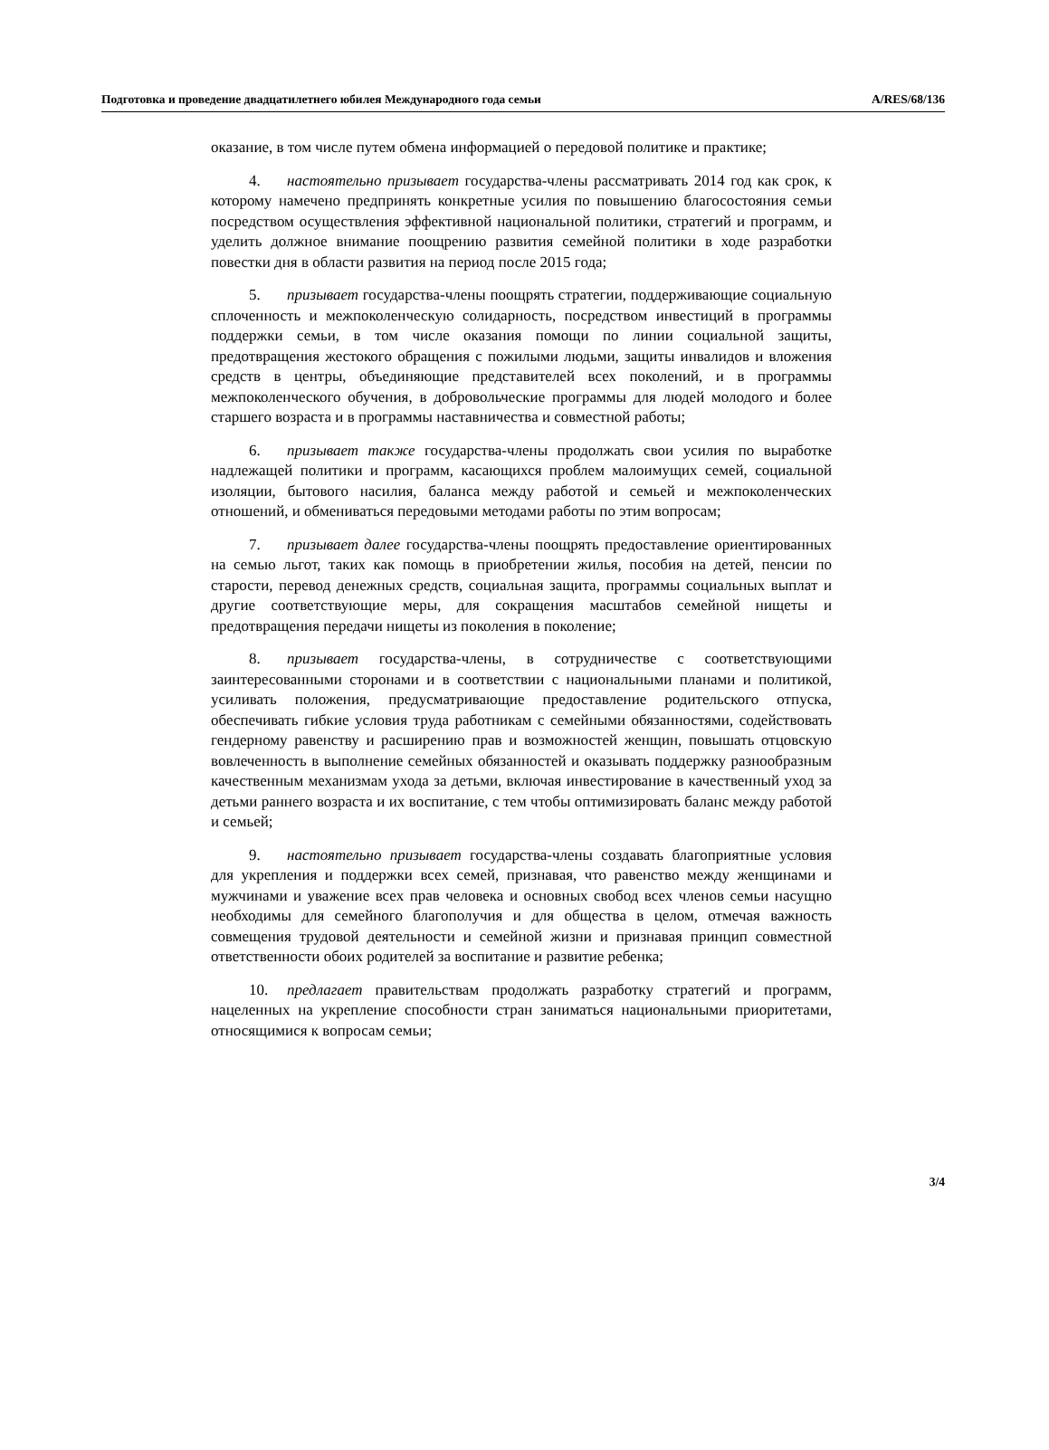Подготовка и проведение двадцатилетнего юбилея Международного года семьи A/RES/68/136
оказание, в том числе путем обмена информацией о передовой политике и практике;
4. настоятельно призывает государства-члены рассматривать 2014 год как срок, к которому намечено предпринять конкретные усилия по повышению благосостояния семьи посредством осуществления эффективной национальной политики, стратегий и программ, и уделить должное внимание поощрению развития семейной политики в ходе разработки повестки дня в области развития на период после 2015 года;
5. призывает государства-члены поощрять стратегии, поддерживающие социальную сплоченность и межпоколенческую солидарность, посредством инвестиций в программы поддержки семьи, в том числе оказания помощи по линии социальной защиты, предотвращения жестокого обращения с пожилыми людьми, защиты инвалидов и вложения средств в центры, объединяющие представителей всех поколений, и в программы межпоколенческого обучения, в добровольческие программы для людей молодого и более старшего возраста и в программы наставничества и совместной работы;
6. призывает также государства-члены продолжать свои усилия по выработке надлежащей политики и программ, касающихся проблем малоимущих семей, социальной изоляции, бытового насилия, баланса между работой и семьей и межпоколенческих отношений, и обмениваться передовыми методами работы по этим вопросам;
7. призывает далее государства-члены поощрять предоставление ориентированных на семью льгот, таких как помощь в приобретении жилья, пособия на детей, пенсии по старости, перевод денежных средств, социальная защита, программы социальных выплат и другие соответствующие меры, для сокращения масштабов семейной нищеты и предотвращения передачи нищеты из поколения в поколение;
8. призывает государства-члены, в сотрудничестве с соответствующими заинтересованными сторонами и в соответствии с национальными планами и политикой, усиливать положения, предусматривающие предоставление родительского отпуска, обеспечивать гибкие условия труда работникам с семейными обязанностями, содействовать гендерному равенству и расширению прав и возможностей женщин, повышать отцовскую вовлеченность в выполнение семейных обязанностей и оказывать поддержку разнообразным качественным механизмам ухода за детьми, включая инвестирование в качественный уход за детьми раннего возраста и их воспитание, с тем чтобы оптимизировать баланс между работой и семьей;
9. настоятельно призывает государства-члены создавать благоприятные условия для укрепления и поддержки всех семей, признавая, что равенство между женщинами и мужчинами и уважение всех прав человека и основных свобод всех членов семьи насущно необходимы для семейного благополучия и для общества в целом, отмечая важность совмещения трудовой деятельности и семейной жизни и признавая принцип совместной ответственности обоих родителей за воспитание и развитие ребенка;
10. предлагает правительствам продолжать разработку стратегий и программ, нацеленных на укрепление способности стран заниматься национальными приоритетами, относящимися к вопросам семьи;
3/4